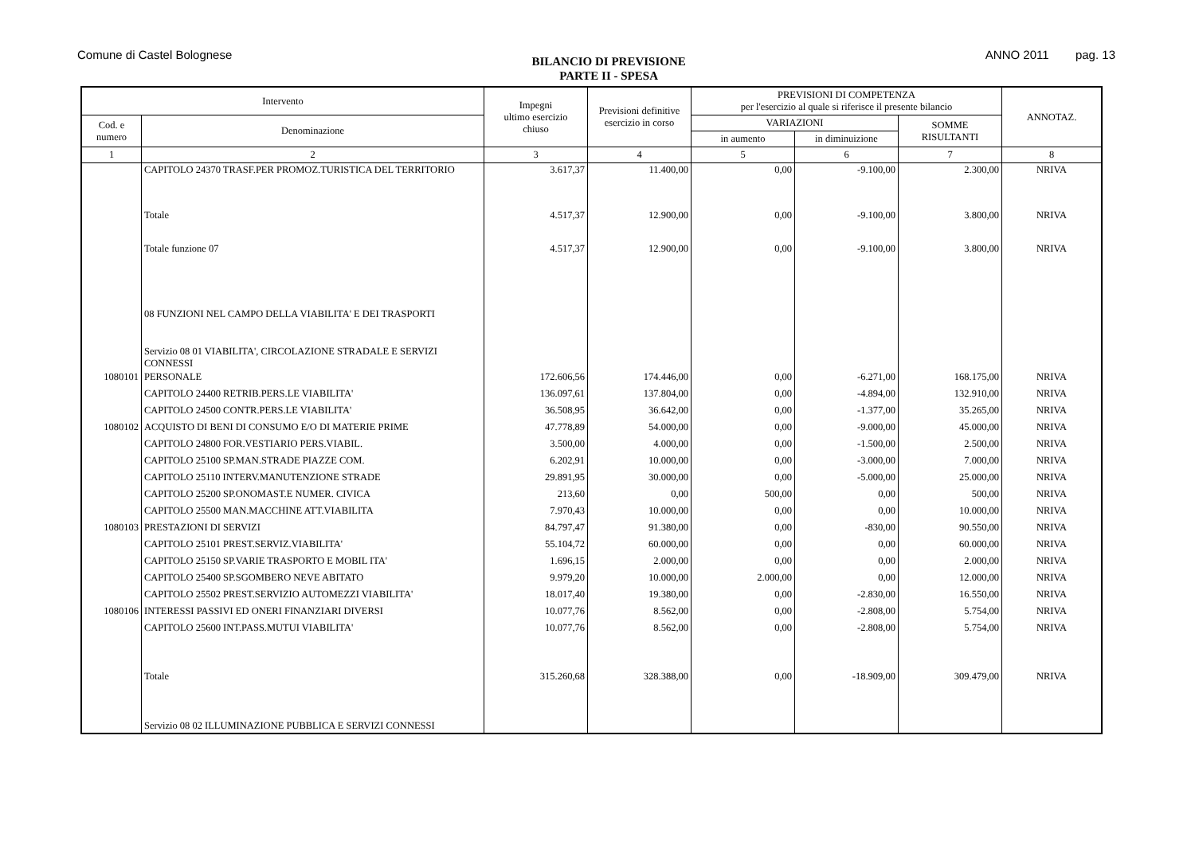Comune di Castel Bolognese
BILANCIO DI PREVISIONE
PARTE II - SPESA
ANNO 2011 pag. 13
| Intervento | | Impegni ultimo esercizio chiuso | Previsioni definitive esercizio in corso | PREVISIONI DI COMPETENZA per l'esercizio al quale si riferisce il presente bilancio | | | ANNOTAZ. |
| --- | --- | --- | --- | --- | --- | --- | --- |
| Cod. e numero | Denominazione | | | VARIAZIONI | | SOMME RISULTANTI | |
| | | | | in aumento | in diminuizione | | |
| 1 | 2 | 3 | 4 | 5 | 6 | 7 | 8 |
| | CAPITOLO 24370 TRASF.PER PROMOZ.TURISTICA DEL TERRITORIO | 3.617,37 | 11.400,00 | 0,00 | -9.100,00 | 2.300,00 | NRIVA |
| | Totale | 4.517,37 | 12.900,00 | 0,00 | -9.100,00 | 3.800,00 | NRIVA |
| | Totale funzione 07 | 4.517,37 | 12.900,00 | 0,00 | -9.100,00 | 3.800,00 | NRIVA |
| | 08 FUNZIONI NEL CAMPO DELLA VIABILITA' E DEI TRASPORTI | | | | | | |
| | Servizio 08 01 VIABILITA', CIRCOLAZIONE STRADALE E SERVIZI CONNESSI | | | | | | |
| 1080101 | PERSONALE | 172.606,56 | 174.446,00 | 0,00 | -6.271,00 | 168.175,00 | NRIVA |
| | CAPITOLO 24400 RETRIB.PERS.LE VIABILITA' | 136.097,61 | 137.804,00 | 0,00 | -4.894,00 | 132.910,00 | NRIVA |
| | CAPITOLO 24500 CONTR.PERS.LE VIABILITA' | 36.508,95 | 36.642,00 | 0,00 | -1.377,00 | 35.265,00 | NRIVA |
| 1080102 | ACQUISTO DI BENI DI CONSUMO E/O DI MATERIE PRIME | 47.778,89 | 54.000,00 | 0,00 | -9.000,00 | 45.000,00 | NRIVA |
| | CAPITOLO 24800 FOR.VESTIARIO PERS.VIABIL. | 3.500,00 | 4.000,00 | 0,00 | -1.500,00 | 2.500,00 | NRIVA |
| | CAPITOLO 25100 SP.MAN.STRADE PIAZZE COM. | 6.202,91 | 10.000,00 | 0,00 | -3.000,00 | 7.000,00 | NRIVA |
| | CAPITOLO 25110 INTERV.MANUTENZIONE STRADE | 29.891,95 | 30.000,00 | 0,00 | -5.000,00 | 25.000,00 | NRIVA |
| | CAPITOLO 25200 SP.ONOMAST.E NUMER. CIVICA | 213,60 | 0,00 | 500,00 | 0,00 | 500,00 | NRIVA |
| | CAPITOLO 25500 MAN.MACCHINE ATT.VIABILITA | 7.970,43 | 10.000,00 | 0,00 | 0,00 | 10.000,00 | NRIVA |
| 1080103 | PRESTAZIONI DI SERVIZI | 84.797,47 | 91.380,00 | 0,00 | -830,00 | 90.550,00 | NRIVA |
| | CAPITOLO 25101 PREST.SERVIZ.VIABILITA' | 55.104,72 | 60.000,00 | 0,00 | 0,00 | 60.000,00 | NRIVA |
| | CAPITOLO 25150 SP.VARIE TRASPORTO E MOBIL ITA' | 1.696,15 | 2.000,00 | 0,00 | 0,00 | 2.000,00 | NRIVA |
| | CAPITOLO 25400 SP.SGOMBERO NEVE ABITATO | 9.979,20 | 10.000,00 | 2.000,00 | 0,00 | 12.000,00 | NRIVA |
| | CAPITOLO 25502 PREST.SERVIZIO AUTOMEZZI VIABILITA' | 18.017,40 | 19.380,00 | 0,00 | -2.830,00 | 16.550,00 | NRIVA |
| 1080106 | INTERESSI PASSIVI ED ONERI FINANZIARI DIVERSI | 10.077,76 | 8.562,00 | 0,00 | -2.808,00 | 5.754,00 | NRIVA |
| | CAPITOLO 25600 INT.PASS.MUTUI VIABILITA' | 10.077,76 | 8.562,00 | 0,00 | -2.808,00 | 5.754,00 | NRIVA |
| | Totale | 315.260,68 | 328.388,00 | 0,00 | -18.909,00 | 309.479,00 | NRIVA |
| | Servizio 08 02 ILLUMINAZIONE PUBBLICA E SERVIZI CONNESSI | | | | | | |